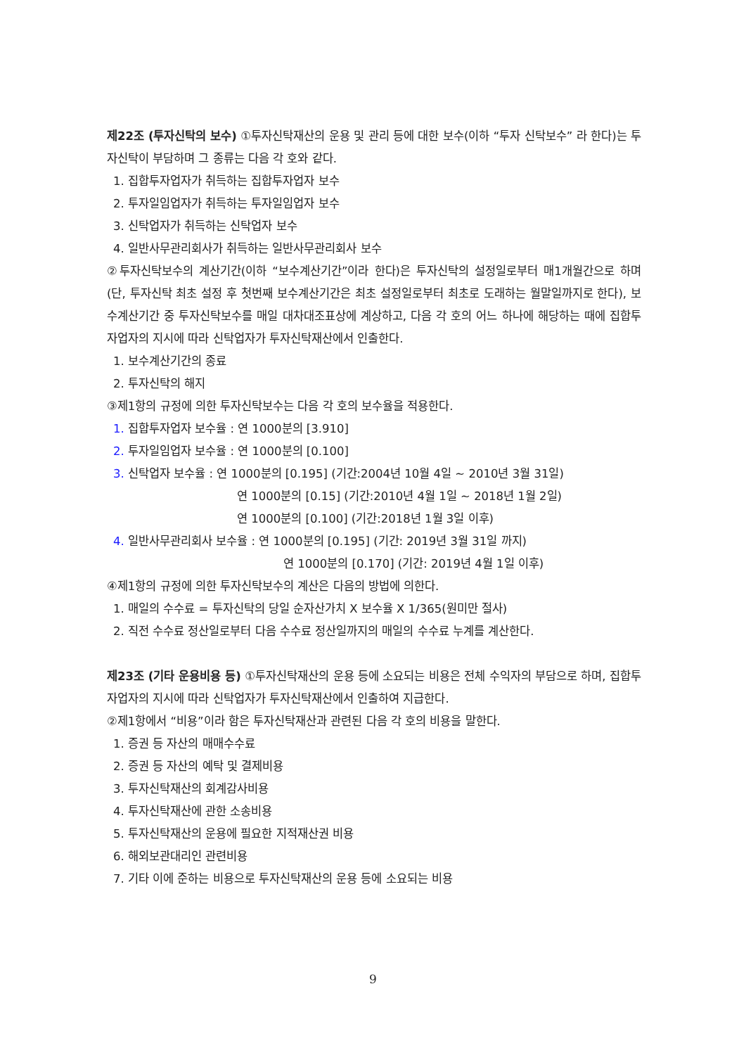제22조 (투자신탁의 보수) ①투자신탁재산의 운용 및 관리 등에 대한 보수(이하 “투자 신탁보수” 라 한다)는 투자신탁이 부담하며 그 종류는 다음 각 호와 같다.
1. 집합투자업자가 취득하는 집합투자업자 보수
2. 투자일임업자가 취득하는 투자일임업자 보수
3. 신탁업자가 취득하는 신탁업자 보수
4. 일반사무관리회사가 취득하는 일반사무관리회사 보수
②투자신탁보수의 계산기간(이하 “보수계산기간”이라 한다)은 투자신탁의 설정일로부터 매1개월간으로 하며(단, 투자신탁 최초 설정 후 첫번째 보수계산기간은 최초 설정일로부터 최초로 도래하는 월말일까지로 한다), 보수계산기간 중 투자신탁보수를 매일 대차대조표상에 계상하고, 다음 각 호의 어느 하나에 해당하는 때에 집합투자업자의 지시에 따라 신탁업자가 투자신탁재산에서 인출한다.
1. 보수계산기간의 종료
2. 투자신탁의 해지
③제1항의 규정에 의한 투자신탁보수는 다음 각 호의 보수율을 적용한다.
1. 집합투자업자 보수율 : 연 1000분의 [3.910]
2. 투자일임업자 보수율 : 연 1000분의 [0.100]
3. 신탁업자 보수율 : 연 1000분의 [0.195] (기간:2004년 10월 4일 ~ 2010년 3월 31일)
연 1000분의 [0.15] (기간:2010년 4월 1일 ~ 2018년 1월 2일)
연 1000분의 [0.100] (기간:2018년 1월 3일 이후)
4. 일반사무관리회사 보수율 : 연 1000분의 [0.195] (기간: 2019년 3월 31일 까지)
연 1000분의 [0.170] (기간: 2019년 4월 1일 이후)
④제1항의 규정에 의한 투자신탁보수의 계산은 다음의 방법에 의한다.
1. 매일의 수수료 = 투자신탁의 당일 순자산가치 X 보수율 X 1/365(원미만 절사)
2. 직전 수수료 정산일로부터 다음 수수료 정산일까지의 매일의 수수료 누계를 계산한다.
제23조 (기타 운용비용 등) ①투자신탁재산의 운용 등에 소요되는 비용은 전체 수익자의 부담으로 하며, 집합투자업자의 지시에 따라 신탁업자가 투자신탁재산에서 인출하여 지급한다.
②제1항에서 “비용”이라 함은 투자신탁재산과 관련된 다음 각 호의 비용을 말한다.
1. 증권 등 자산의 매매수수료
2. 증권 등 자산의 예탁 및 결제비용
3. 투자신탁재산의 회계감사비용
4. 투자신탁재산에 관한 소송비용
5. 투자신탁재산의 운용에 필요한 지적재산권 비용
6. 해외보관대리인 관련비용
7. 기타 이에 준하는 비용으로 투자신탁재산의 운용 등에 소요되는 비용
9